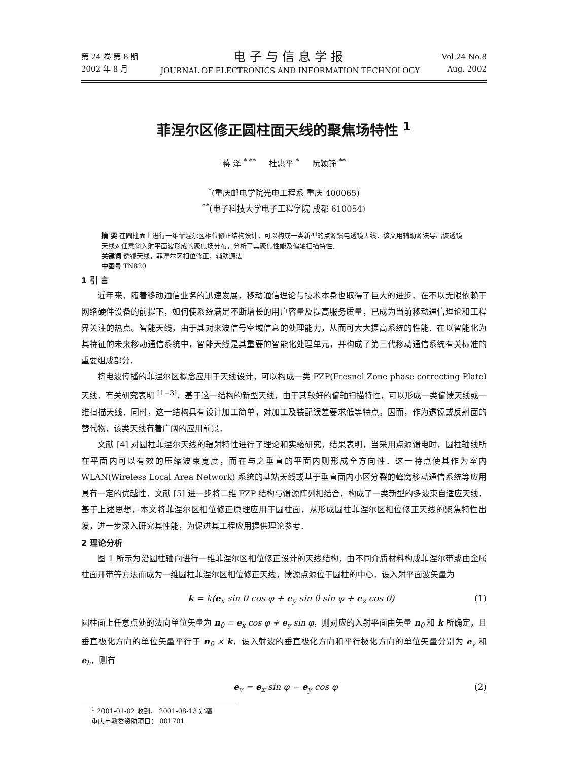第 24 卷 第 8 期
2002 年 8 月
电子与信息学报
JOURNAL OF ELECTRONICS AND INFORMATION TECHNOLOGY
Vol.24 No.8
Aug. 2002
菲涅尔区修正圆柱面天线的聚焦场特性 <sup>1</sup>
蒋 泽 <sup>* **</sup> 杜惠平 <sup>*</sup> 阮颖铮 <sup>**</sup>
<sup>*</sup> (重庆邮电学院光电工程系 重庆 400065)
<sup>**</sup> (电子科技大学电子工程学院 成都 610054)
摘 要 在圆柱面上进行一维菲涅尔区相位修正结构设计，可以构成一类新型的点源馈电透镜天线．该文用辅助源法导出该透镜天线对任意斜入射平面波形成的聚焦场分布，分析了其聚焦性能及偏轴扫描特性．
关键词 透镜天线，菲涅尔区相位修正，辅助源法
中图号 TN820
1 引 言
近年来，随着移动通信业务的迅速发展，移动通信理论与技术本身也取得了巨大的进步．在不以无限依赖于网络硬件设备的前提下，如何使系统满足不断增长的用户容量及提高服务质量，已成为当前移动通信理论和工程界关注的热点。智能天线，由于其对来波信号空域信息的处理能力，从而可大大提高系统的性能．在以智能化为其特征的未来移动通信系统中，智能天线是其重要的智能化处理单元，并构成了第三代移动通信系统有关标准的重要组成部分．
将电波传播的菲涅尔区概念应用于天线设计，可以构成一类 FZP(Fresnel Zone phase correcting Plate) 天线．有关研究表明 <sup>[1−3]</sup>，基于这一结构的新型天线，由于其较好的偏轴扫描特性，可以形成一类偏馈天线或一维扫描天线．同时，这一结构具有设计加工简单，对加工及装配误差要求低等特点。因而，作为透镜或反射面的替代物，该类天线有着广阔的应用前景．
文献 [4] 对圆柱菲涅尔天线的辐射特性进行了理论和实验研究，结果表明，当采用点源馈电时，圆柱轴线所在平面内可以有效的压缩波束宽度，而在与之垂直的平面内则形成全方向性．这一特点使其作为室内 WLAN(Wireless Local Area Network) 系统的基站天线或基于垂直面内小区分裂的蜂窝移动通信系统等应用具有一定的优越性．文献 [5] 进一步将二维 FZP 结构与馈源阵列相结合，构成了一类新型的多波束自适应天线．基于上述思想，本文将菲涅尔区相位修正原理应用于圆柱面，从形成圆柱菲涅尔区相位修正天线的聚焦特性出发，进一步深入研究其性能，为促进其工程应用提供理论参考．
2 理论分析
图 1 所示为沿圆柱轴向进行一维菲涅尔区相位修正设计的天线结构，由不同介质材料构成菲涅尔带或由金属柱面开带等方法而成为一维圆柱菲涅尔区相位修正天线，馈源点源位于圆柱的中心．设入射平面波矢量为
k = k(e<sub>x</sub> sin θ cos φ + e<sub>y</sub> sin θ sin φ + e<sub>z</sub> cos θ) (1)
圆柱面上任意点处的法向单位矢量为 n<sub>0</sub> = e<sub>x</sub> cos φ + e<sub>y</sub> sin φ，则对应的入射平面由矢量 n<sub>0</sub> 和 k 所确定，且垂直极化方向的单位矢量平行于 n<sub>0</sub> × k．设入射波的垂直极化方向和平行极化方向的单位矢量分别为 e<sub>v</sub> 和 e<sub>h</sub>，则有
e<sub>v</sub> = e<sub>x</sub> sin φ − e<sub>y</sub> cos φ (2)
<sup>1</sup> 2001-01-02 收到， 2001-08-13 定稿
重庆市教委资助项目： 001701